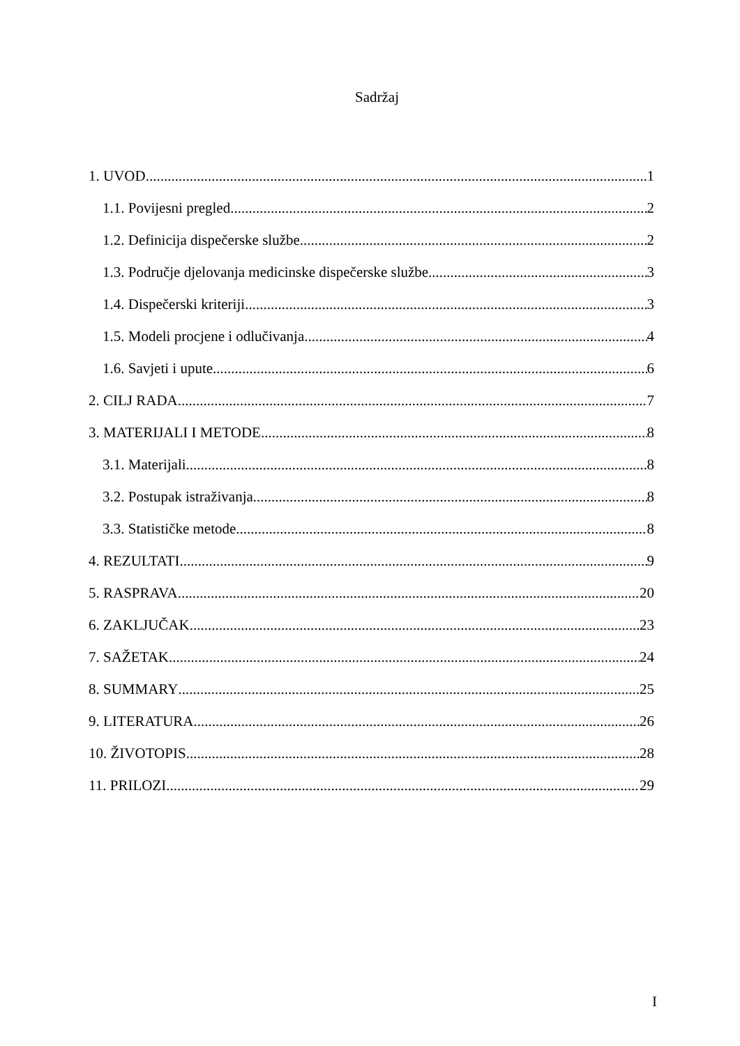Sadržaj
1. UVOD 1
1.1. Povijesni pregled 2
1.2. Definicija dispečerske službe 2
1.3. Područje djelovanja medicinske dispečerske službe 3
1.4. Dispečerski kriteriji 3
1.5. Modeli procjene i odlučivanja 4
1.6. Savjeti i upute 6
2. CILJ RADA 7
3. MATERIJALI I METODE 8
3.1. Materijali 8
3.2. Postupak istraživanja 8
3.3. Statističke metode 8
4. REZULTATI 9
5. RASPRAVA 20
6. ZAKLJUČAK 23
7. SAŽETAK 24
8. SUMMARY 25
9. LITERATURA 26
10. ŽIVOTOPIS 28
11. PRILOZI 29
I